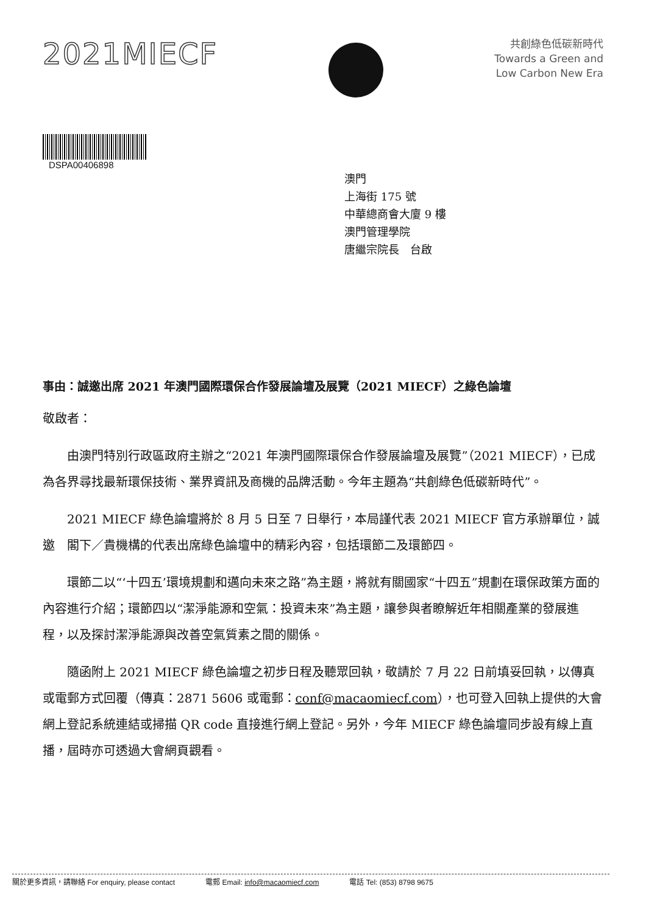2021MIECF
共創綠色低碳新時代
Towards a Green and
Low Carbon New Era
DSPA00406898
澳門
上海街 175 號
中華總商會大廈 9 樓
澳門管理學院
唐繼宗院長　台啟
事由：誠邀出席 2021 年澳門國際環保合作發展論壇及展覽（2021 MIECF）之綠色論壇
敬啟者：
由澳門特別行政區政府主辦之“2021 年澳門國際環保合作發展論壇及展覽”（2021 MIECF），已成為各界尋找最新環保技術、業界資訊及商機的品牌活動。今年主題為“共創綠色低碳新時代”。
2021 MIECF 綠色論壇將於 8 月 5 日至 7 日舉行，本局謹代表 2021 MIECF 官方承辦單位，誠邀　閣下／貴機構的代表出席綠色論壇中的精彩內容，包括環節二及環節四。
環節二以“‘十四五’環境規劃和邁向未來之路”為主題，將就有關國家“十四五”規劃在環保政策方面的內容進行介紹；環節四以“潔淨能源和空氣：投資未來”為主題，讓參與者瞭解近年相關產業的發展進程，以及探討潔淨能源與改善空氣質素之間的關係。
隨函附上 2021 MIECF 綠色論壇之初步日程及聽眾回執，敬請於 7 月 22 日前填妥回執，以傳真或電郵方式回覆（傳真：2871 5606 或電郵：conf@macaomiecf.com），也可登入回執上提供的大會網上登記系統連結或掃描 QR code 直接進行網上登記。另外，今年 MIECF 綠色論壇同步設有線上直播，屆時亦可透過大會網頁觀看。
關於更多資訊，請聯絡 For enquiry, please contact 電郵 Email: info@macaomiecf.com 電話 Tel: (853) 8798 9675